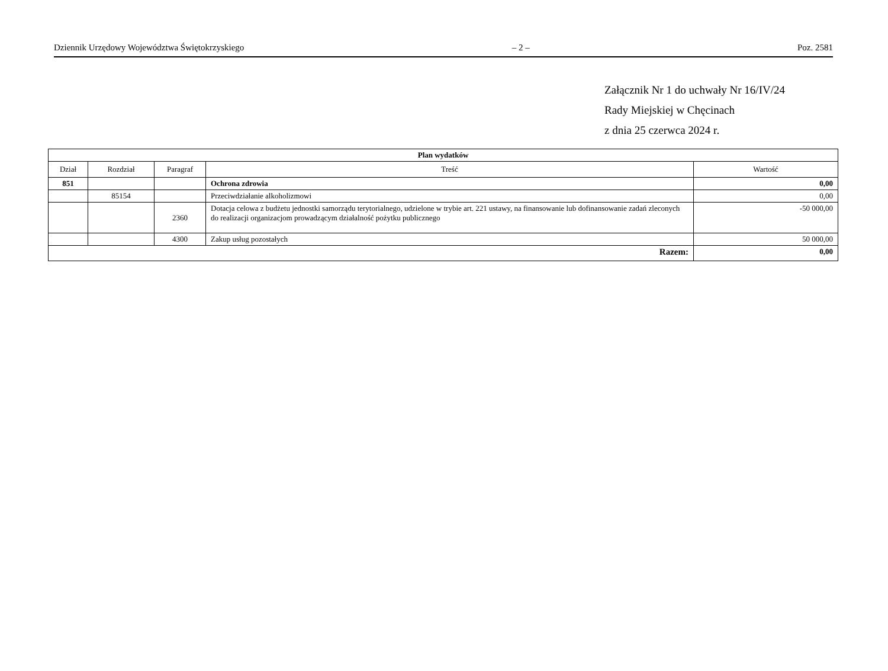Dziennik Urzędowy Województwa Świętokrzyskiego – 2 – Poz. 2581
Załącznik Nr 1 do uchwały Nr 16/IV/24
Rady Miejskiej w Chęcinach
z dnia 25 czerwca 2024 r.
| Plan wydatków | | | | |
| Dział | Rozdział | Paragraf | Treść | Wartość |
| 851 | | | Ochrona zdrowia | 0,00 |
| | 85154 | | Przeciwdziałanie alkoholizmowi | 0,00 |
| | | 2360 | Dotacja celowa z budżetu jednostki samorządu terytorialnego, udzielone w trybie art. 221 ustawy, na finansowanie lub dofinansowanie zadań zleconych do realizacji organizacjom prowadzącym działalność pożytku publicznego | -50 000,00 |
| | | 4300 | Zakup usług pozostałych | 50 000,00 |
| Razem: | | | | 0,00 |